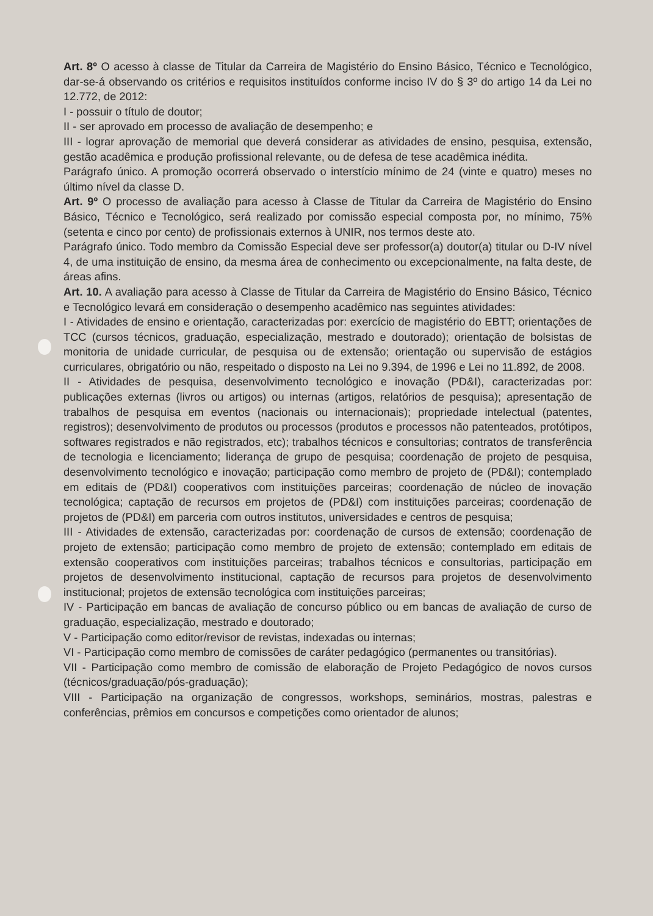Art. 8º O acesso à classe de Titular da Carreira de Magistério do Ensino Básico, Técnico e Tecnológico, dar-se-á observando os critérios e requisitos instituídos conforme inciso IV do § 3º do artigo 14 da Lei no 12.772, de 2012:
I - possuir o título de doutor;
II - ser aprovado em processo de avaliação de desempenho; e
III - lograr aprovação de memorial que deverá considerar as atividades de ensino, pesquisa, extensão, gestão acadêmica e produção profissional relevante, ou de defesa de tese acadêmica inédita.
Parágrafo único. A promoção ocorrerá observado o interstício mínimo de 24 (vinte e quatro) meses no último nível da classe D.
Art. 9º O processo de avaliação para acesso à Classe de Titular da Carreira de Magistério do Ensino Básico, Técnico e Tecnológico, será realizado por comissão especial composta por, no mínimo, 75% (setenta e cinco por cento) de profissionais externos à UNIR, nos termos deste ato.
Parágrafo único. Todo membro da Comissão Especial deve ser professor(a) doutor(a) titular ou D-IV nível 4, de uma instituição de ensino, da mesma área de conhecimento ou excepcionalmente, na falta deste, de áreas afins.
Art. 10. A avaliação para acesso à Classe de Titular da Carreira de Magistério do Ensino Básico, Técnico e Tecnológico levará em consideração o desempenho acadêmico nas seguintes atividades:
I - Atividades de ensino e orientação, caracterizadas por: exercício de magistério do EBTT; orientações de TCC (cursos técnicos, graduação, especialização, mestrado e doutorado); orientação de bolsistas de monitoria de unidade curricular, de pesquisa ou de extensão; orientação ou supervisão de estágios curriculares, obrigatório ou não, respeitado o disposto na Lei no 9.394, de 1996 e Lei no 11.892, de 2008.
II - Atividades de pesquisa, desenvolvimento tecnológico e inovação (PD&I), caracterizadas por: publicações externas (livros ou artigos) ou internas (artigos, relatórios de pesquisa); apresentação de trabalhos de pesquisa em eventos (nacionais ou internacionais); propriedade intelectual (patentes, registros); desenvolvimento de produtos ou processos (produtos e processos não patenteados, protótipos, softwares registrados e não registrados, etc); trabalhos técnicos e consultorias; contratos de transferência de tecnologia e licenciamento; liderança de grupo de pesquisa; coordenação de projeto de pesquisa, desenvolvimento tecnológico e inovação; participação como membro de projeto de (PD&I); contemplado em editais de (PD&I) cooperativos com instituições parceiras; coordenação de núcleo de inovação tecnológica; captação de recursos em projetos de (PD&I) com instituições parceiras; coordenação de projetos de (PD&I) em parceria com outros institutos, universidades e centros de pesquisa;
III - Atividades de extensão, caracterizadas por: coordenação de cursos de extensão; coordenação de projeto de extensão; participação como membro de projeto de extensão; contemplado em editais de extensão cooperativos com instituições parceiras; trabalhos técnicos e consultorias, participação em projetos de desenvolvimento institucional, captação de recursos para projetos de desenvolvimento institucional; projetos de extensão tecnológica com instituições parceiras;
IV - Participação em bancas de avaliação de concurso público ou em bancas de avaliação de curso de graduação, especialização, mestrado e doutorado;
V - Participação como editor/revisor de revistas, indexadas ou internas;
VI - Participação como membro de comissões de caráter pedagógico (permanentes ou transitórias).
VII - Participação como membro de comissão de elaboração de Projeto Pedagógico de novos cursos (técnicos/graduação/pós-graduação);
VIII - Participação na organização de congressos, workshops, seminários, mostras, palestras e conferências, prêmios em concursos e competições como orientador de alunos;